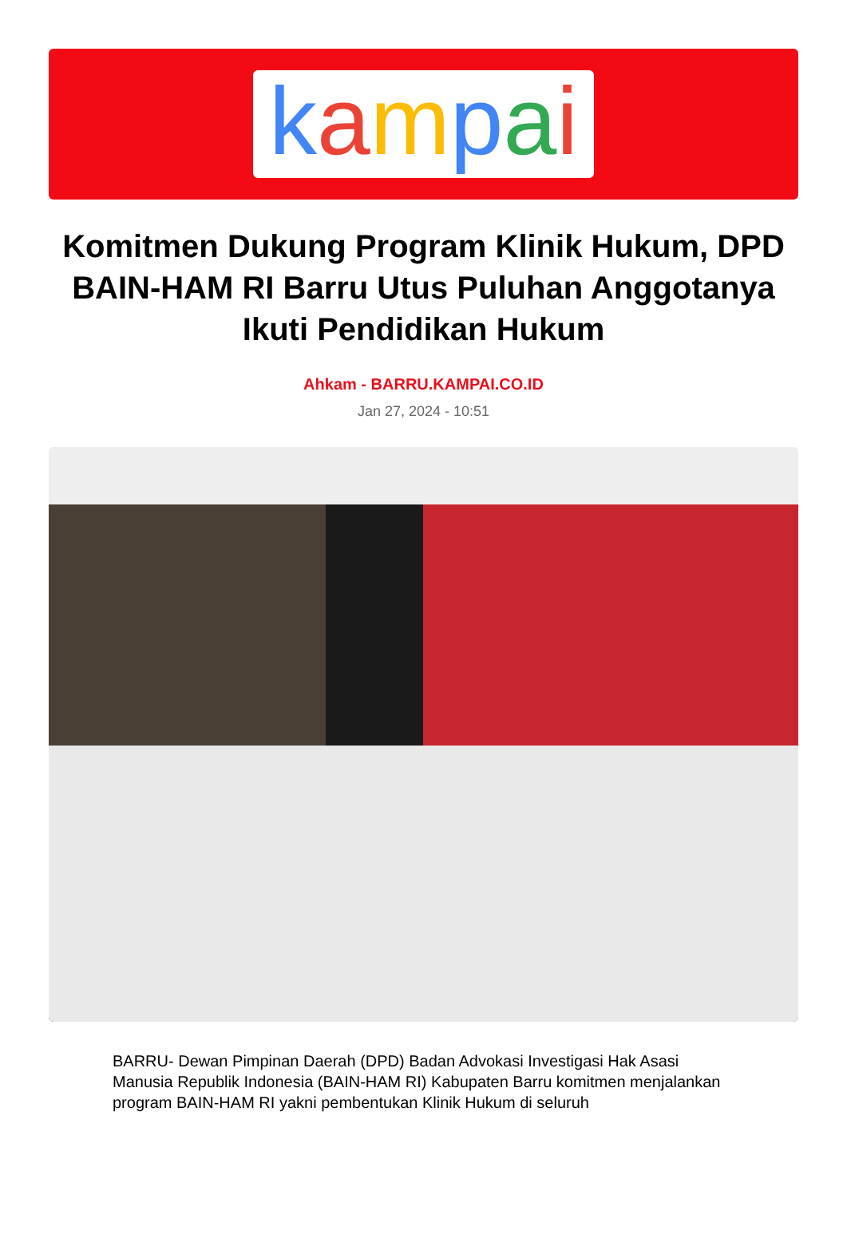kampai
Komitmen Dukung Program Klinik Hukum, DPD BAIN-HAM RI Barru Utus Puluhan Anggotanya Ikuti Pendidikan Hukum
Ahkam - BARRU.KAMPAI.CO.ID
Jan 27, 2024 - 10:51
BARRU- Dewan Pimpinan Daerah (DPD) Badan Advokasi Investigasi Hak Asasi Manusia Republik Indonesia (BAIN-HAM RI) Kabupaten Barru komitmen menjalankan program BAIN-HAM RI yakni pembentukan Klinik Hukum di seluruh